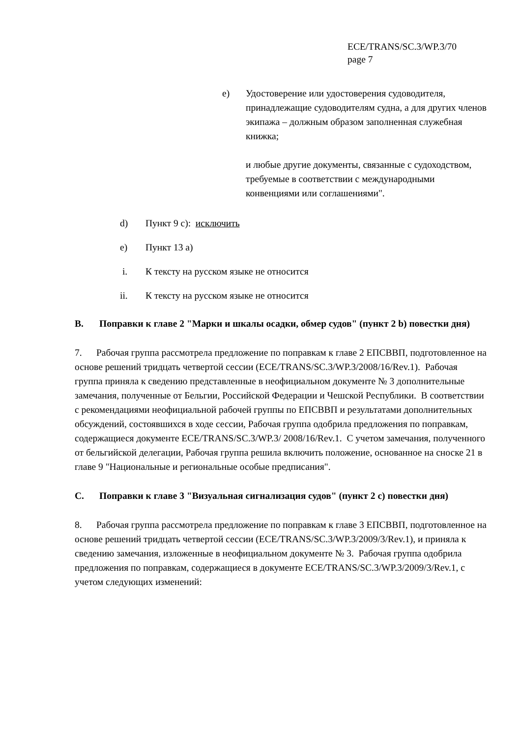ECE/TRANS/SC.3/WP.3/70
page 7
e) Удостоверение или удостоверения судоводителя, принадлежащие судоводителям судна, а для других членов экипажа – должным образом заполненная служебная книжка;
и любые другие документы, связанные с судоходством, требуемые в соответствии с международными конвенциями или соглашениями".
d) Пункт 9 c): исключить
e) Пункт 13 a)
i. К тексту на русском языке не относится
ii. К тексту на русском языке не относится
B. Поправки к главе 2 "Марки и шкалы осадки, обмер судов" (пункт 2 b) повестки дня)
7. Рабочая группа рассмотрела предложение по поправкам к главе 2 ЕПСВВП, подготовленное на основе решений тридцать четвертой сессии (ECE/TRANS/SC.3/WP.3/2008/16/Rev.1). Рабочая группа приняла к сведению представленные в неофициальном документе № 3 дополнительные замечания, полученные от Бельгии, Российской Федерации и Чешской Республики. В соответствии с рекомендациями неофициальной рабочей группы по ЕПСВВП и результатами дополнительных обсуждений, состоявшихся в ходе сессии, Рабочая группа одобрила предложения по поправкам, содержащиеся документе ECE/TRANS/SC.3/WP.3/ 2008/16/Rev.1. С учетом замечания, полученного от бельгийской делегации, Рабочая группа решила включить положение, основанное на сноске 21 в главе 9 "Национальные и региональные особые предписания".
C. Поправки к главе 3 "Визуальная сигнализация судов" (пункт 2 c) повестки дня)
8. Рабочая группа рассмотрела предложение по поправкам к главе 3 ЕПСВВП, подготовленное на основе решений тридцать четвертой сессии (ECE/TRANS/SC.3/WP.3/2009/3/Rev.1), и приняла к сведению замечания, изложенные в неофициальном документе № 3. Рабочая группа одобрила предложения по поправкам, содержащиеся в документе ECE/TRANS/SC.3/WP.3/2009/3/Rev.1, с учетом следующих изменений: